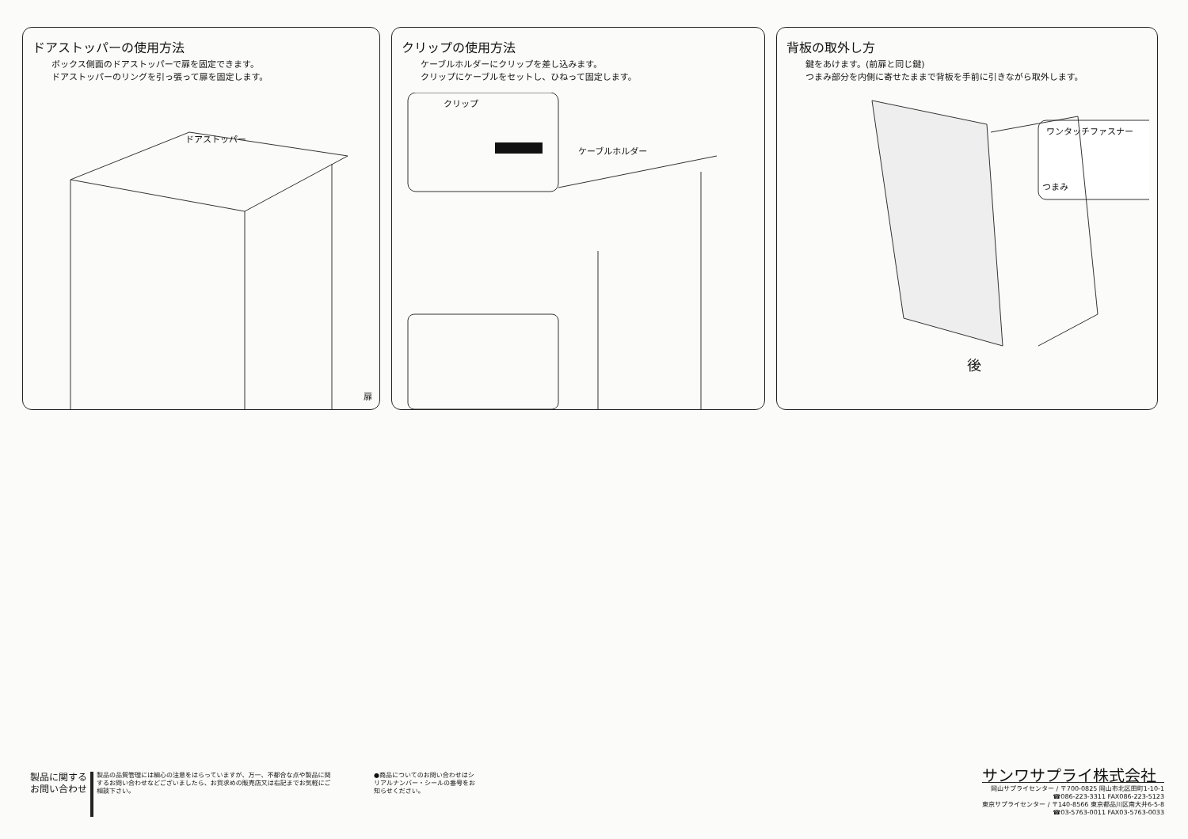ドアストッパーの使用方法
ボックス側面のドアストッパーで扉を固定できます。
ドアストッパーのリングを引っ張って扉を固定します。
ドアストッパー
扉
クリップの使用方法
ケーブルホルダーにクリップを差し込みます。
クリップにケーブルをセットし、ひねって固定します。
クリップ
ケーブルホルダー
背板の取外し方
鍵をあけます。(前扉と同じ鍵)
つまみ部分を内側に寄せたままで背板を手前に引きながら取外します。
ワンタッチファスナー
つまみ
後
製品に関する
お問い合わせ
製品の品質管理には細心の注意をはらっていますが、万一、不都合な点や製品に関するお問い合わせなどございましたら、お買求めの販売店又は右記までお気軽にご相談下さい。
●商品についてのお問い合わせはシリアルナンバー・シールの番号をお知らせください。
サンワサプライ株式会社
岡山サプライセンター / 〒700-0825 岡山市北区田町1-10-1
☎086-223-3311 FAX086-223-5123
東京サプライセンター / 〒140-8566 東京都品川区南大井6-5-8
☎03-5763-0011 FAX03-5763-0033